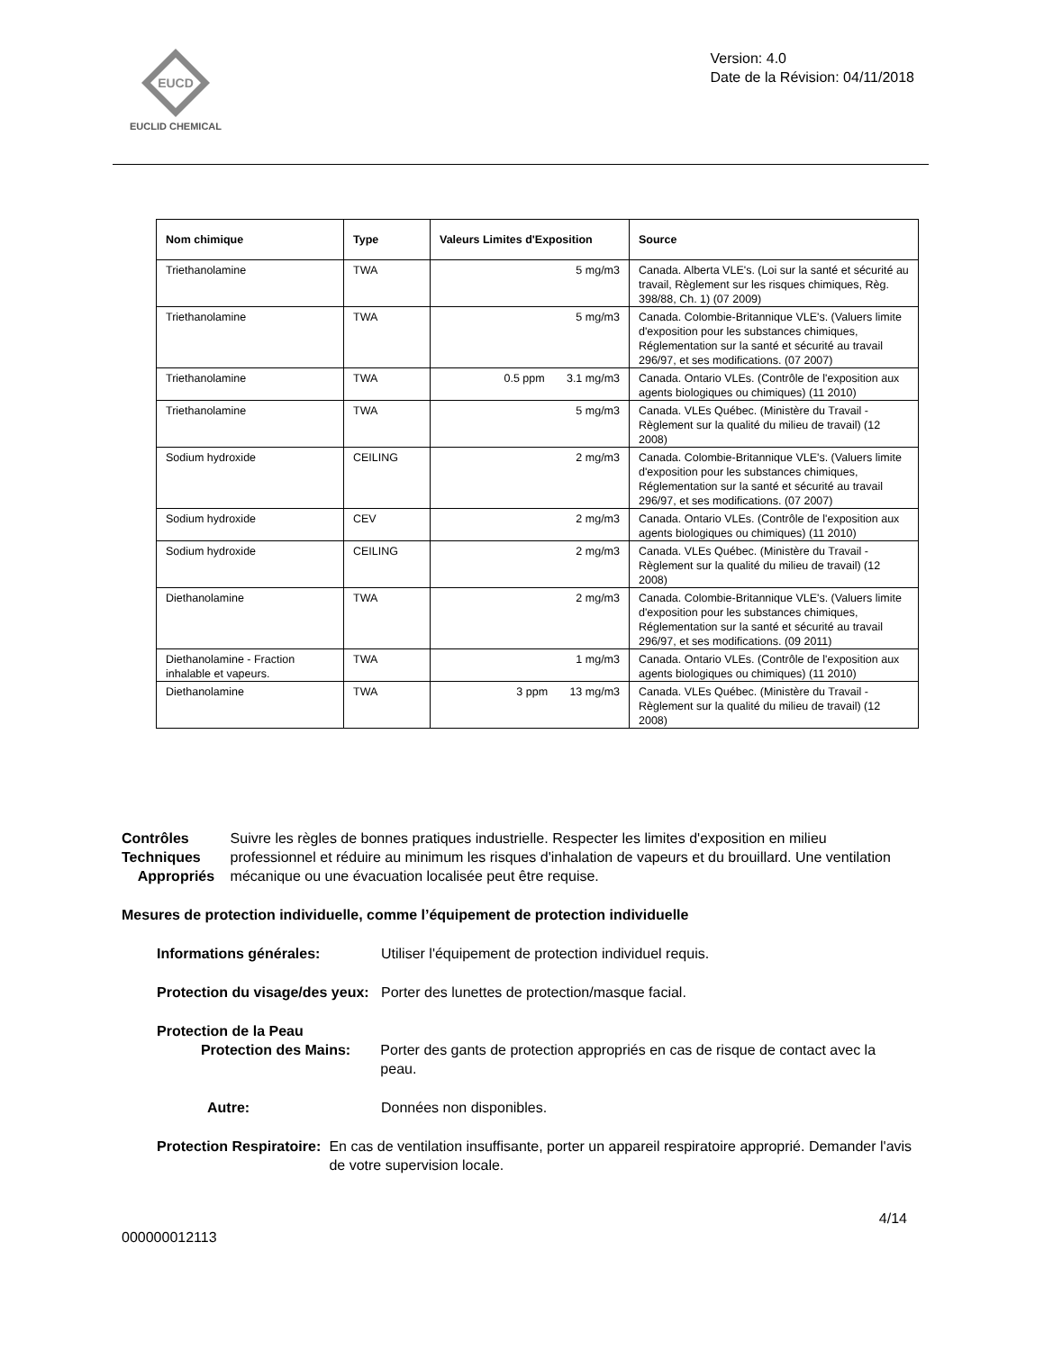EUCD
EUCLID CHEMICAL
Version: 4.0
Date de la Révision: 04/11/2018
| Nom chimique | Type | Valeurs Limites d'Exposition | Source |
| --- | --- | --- | --- |
| Triethanolamine | TWA | 5 mg/m3 | Canada. Alberta VLE's. (Loi sur la santé et sécurité au travail, Règlement sur les risques chimiques, Règ. 398/88, Ch. 1) (07 2009) |
| Triethanolamine | TWA | 5 mg/m3 | Canada. Colombie-Britannique VLE's. (Valuers limite d'exposition pour les substances chimiques, Réglementation sur la santé et sécurité au travail 296/97, et ses modifications. (07 2007) |
| Triethanolamine | TWA | 0.5 ppm 3.1 mg/m3 | Canada. Ontario VLEs. (Contrôle de l'exposition aux agents biologiques ou chimiques) (11 2010) |
| Triethanolamine | TWA | 5 mg/m3 | Canada. VLEs Québec. (Ministère du Travail - Règlement sur la qualité du milieu de travail) (12 2008) |
| Sodium hydroxide | CEILING | 2 mg/m3 | Canada. Colombie-Britannique VLE's. (Valuers limite d'exposition pour les substances chimiques, Réglementation sur la santé et sécurité au travail 296/97, et ses modifications. (07 2007) |
| Sodium hydroxide | CEV | 2 mg/m3 | Canada. Ontario VLEs. (Contrôle de l'exposition aux agents biologiques ou chimiques) (11 2010) |
| Sodium hydroxide | CEILING | 2 mg/m3 | Canada. VLEs Québec. (Ministère du Travail - Règlement sur la qualité du milieu de travail) (12 2008) |
| Diethanolamine | TWA | 2 mg/m3 | Canada. Colombie-Britannique VLE's. (Valuers limite d'exposition pour les substances chimiques, Réglementation sur la santé et sécurité au travail 296/97, et ses modifications. (09 2011) |
| Diethanolamine - Fraction inhalable et vapeurs. | TWA | 1 mg/m3 | Canada. Ontario VLEs. (Contrôle de l'exposition aux agents biologiques ou chimiques) (11 2010) |
| Diethanolamine | TWA | 3 ppm 13 mg/m3 | Canada. VLEs Québec. (Ministère du Travail - Règlement sur la qualité du milieu de travail) (12 2008) |
Contrôles Techniques
Appropriés
Suivre les règles de bonnes pratiques industrielle. Respecter les limites d'exposition en milieu professionnel et réduire au minimum les risques d'inhalation de vapeurs et du brouillard. Une ventilation mécanique ou une évacuation localisée peut être requise.
Mesures de protection individuelle, comme l’équipement de protection individuelle
Informations générales: Utiliser l'équipement de protection individuel requis.
Protection du visage/des yeux:
Porter des lunettes de protection/masque facial.
Protection de la Peau
Protection des Mains:
Porter des gants de protection appropriés en cas de risque de contact avec la peau.
Autre: Données non disponibles.
Protection Respiratoire: En cas de ventilation insuffisante, porter un appareil respiratoire approprié. Demander l'avis de votre supervision locale.
4/14
000000012113